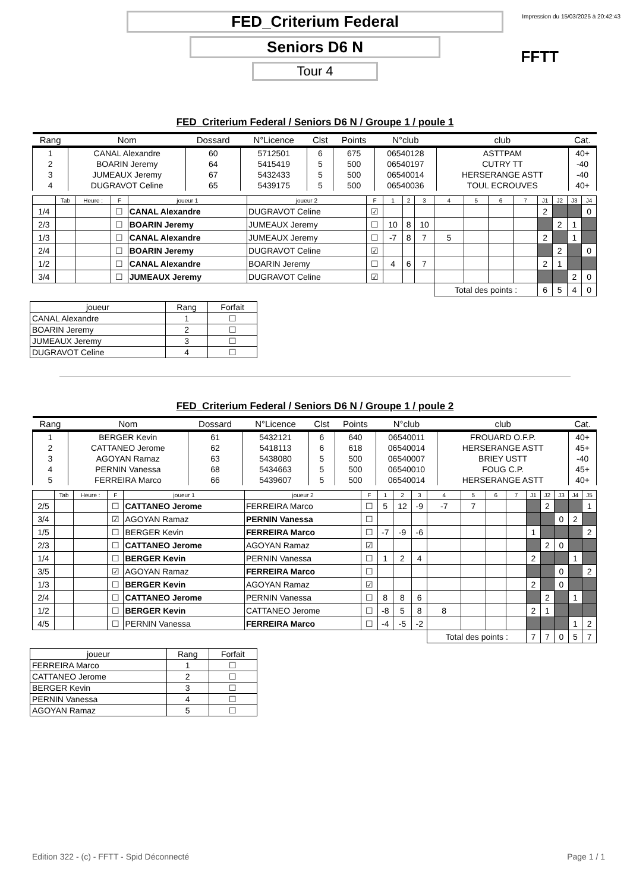Impression du 15/03/2025 à 20:42:43
FED_Criterium Federal
Seniors D6 N
Tour 4
FFTT
FED_Criterium Federal / Seniors D6 N / Groupe 1 / poule 1
| Rang | Nom | Dossard | N°Licence | Clst | Points | N°club | club | Cat. |
| --- | --- | --- | --- | --- | --- | --- | --- | --- |
| 1 | CANAL Alexandre | 60 | 5712501 | 6 | 675 | 06540128 | ASTTPAM | 40+ |
| 2 | BOARIN Jeremy | 64 | 5415419 | 5 | 500 | 06540197 | CUTRY TT | -40 |
| 3 | JUMEAUX Jeremy | 67 | 5432433 | 5 | 500 | 06540014 | HERSERANGE ASTT | -40 |
| 4 | DUGRAVOT Celine | 65 | 5439175 | 5 | 500 | 06540036 | TOUL ECROUVES | 40+ |
| | Tab | Heure : | F | joueur 1 | joueur 2 | F | 1 | 2 | 3 | 4 | 5 | 6 | 7 | J1 | J2 | J3 | J4 |
| 1/4 | | | ☐ | CANAL Alexandre | DUGRAVOT Celine | ☑ | | | | | | | | 2 | | | 0 |
| 2/3 | | | ☐ | BOARIN Jeremy | JUMEAUX Jeremy | ☐ | 10 | 8 | 10 | | | | | | 2 | 1 | |
| 1/3 | | | ☐ | CANAL Alexandre | JUMEAUX Jeremy | ☐ | -7 | 8 | 7 | 5 | | | | 2 | | 1 | |
| 2/4 | | | ☐ | BOARIN Jeremy | DUGRAVOT Celine | ☑ | | | | | | | | | 2 | | 0 |
| 1/2 | | | ☐ | CANAL Alexandre | BOARIN Jeremy | ☐ | 4 | 6 | 7 | | | | | 2 | 1 | | |
| 3/4 | | | ☐ | JUMEAUX Jeremy | DUGRAVOT Celine | ☑ | | | | | | | | | | 2 | 0 |
| | | | | | | | | | | Total des points : | | | | 6 | 5 | 4 | 0 |
| joueur | Rang | Forfait |
| --- | --- | --- |
| CANAL Alexandre | 1 | ☐ |
| BOARIN Jeremy | 2 | ☐ |
| JUMEAUX Jeremy | 3 | ☐ |
| DUGRAVOT Celine | 4 | ☐ |
FED_Criterium Federal / Seniors D6 N / Groupe 1 / poule 2
| Rang | Nom | Dossard | N°Licence | Clst | Points | N°club | club | Cat. |
| --- | --- | --- | --- | --- | --- | --- | --- | --- |
| 1 | BERGER Kevin | 61 | 5432121 | 6 | 640 | 06540011 | FROUARD O.F.P. | 40+ |
| 2 | CATTANEO Jerome | 62 | 5418113 | 6 | 618 | 06540014 | HERSERANGE ASTT | 45+ |
| 3 | AGOYAN Ramaz | 63 | 5438080 | 5 | 500 | 06540007 | BRIEY USTT | -40 |
| 4 | PERNIN Vanessa | 68 | 5434663 | 5 | 500 | 06540010 | FOUG C.P. | 45+ |
| 5 | FERREIRA Marco | 66 | 5439607 | 5 | 500 | 06540014 | HERSERANGE ASTT | 40+ |
| | Tab | Heure : | F | joueur 1 | joueur 2 | F | 1 | 2 | 3 | 4 | 5 | 6 | 7 | J1 | J2 | J3 | J4 | J5 |
| 2/5 | | | ☐ | CATTANEO Jerome | FERREIRA Marco | ☐ | 5 | 12 | -9 | -7 | 7 | | | | 2 | | | 1 |
| 3/4 | | | ☑ | AGOYAN Ramaz | PERNIN Vanessa | ☐ | | | | | | | | | | 0 | 2 | |
| 1/5 | | | ☐ | BERGER Kevin | FERREIRA Marco | ☐ | -7 | -9 | -6 | | | | | 1 | | | | 2 |
| 2/3 | | | ☐ | CATTANEO Jerome | AGOYAN Ramaz | ☑ | | | | | | | | | 2 | 0 | | |
| 1/4 | | | ☐ | BERGER Kevin | PERNIN Vanessa | ☐ | 1 | 2 | 4 | | | | | 2 | | | 1 | |
| 3/5 | | | ☑ | AGOYAN Ramaz | FERREIRA Marco | ☐ | | | | | | | | | | 0 | | 2 |
| 1/3 | | | ☐ | BERGER Kevin | AGOYAN Ramaz | ☑ | | | | | | | | 2 | | 0 | | |
| 2/4 | | | ☐ | CATTANEO Jerome | PERNIN Vanessa | ☐ | 8 | 8 | 6 | | | | | | 2 | | 1 | |
| 1/2 | | | ☐ | BERGER Kevin | CATTANEO Jerome | ☐ | -8 | 5 | 8 | 8 | | | | 2 | 1 | | | |
| 4/5 | | | ☐ | PERNIN Vanessa | FERREIRA Marco | ☐ | -4 | -5 | -2 | | | | | | | | 1 | 2 |
| | | | | | | | | | | Total des points : | | | | 7 | 7 | 0 | 5 | 7 |
| joueur | Rang | Forfait |
| --- | --- | --- |
| FERREIRA Marco | 1 | ☐ |
| CATTANEO Jerome | 2 | ☐ |
| BERGER Kevin | 3 | ☐ |
| PERNIN Vanessa | 4 | ☐ |
| AGOYAN Ramaz | 5 | ☐ |
Edition 322 - (c) - FFTT - Spid Déconnecté Page 1 / 1